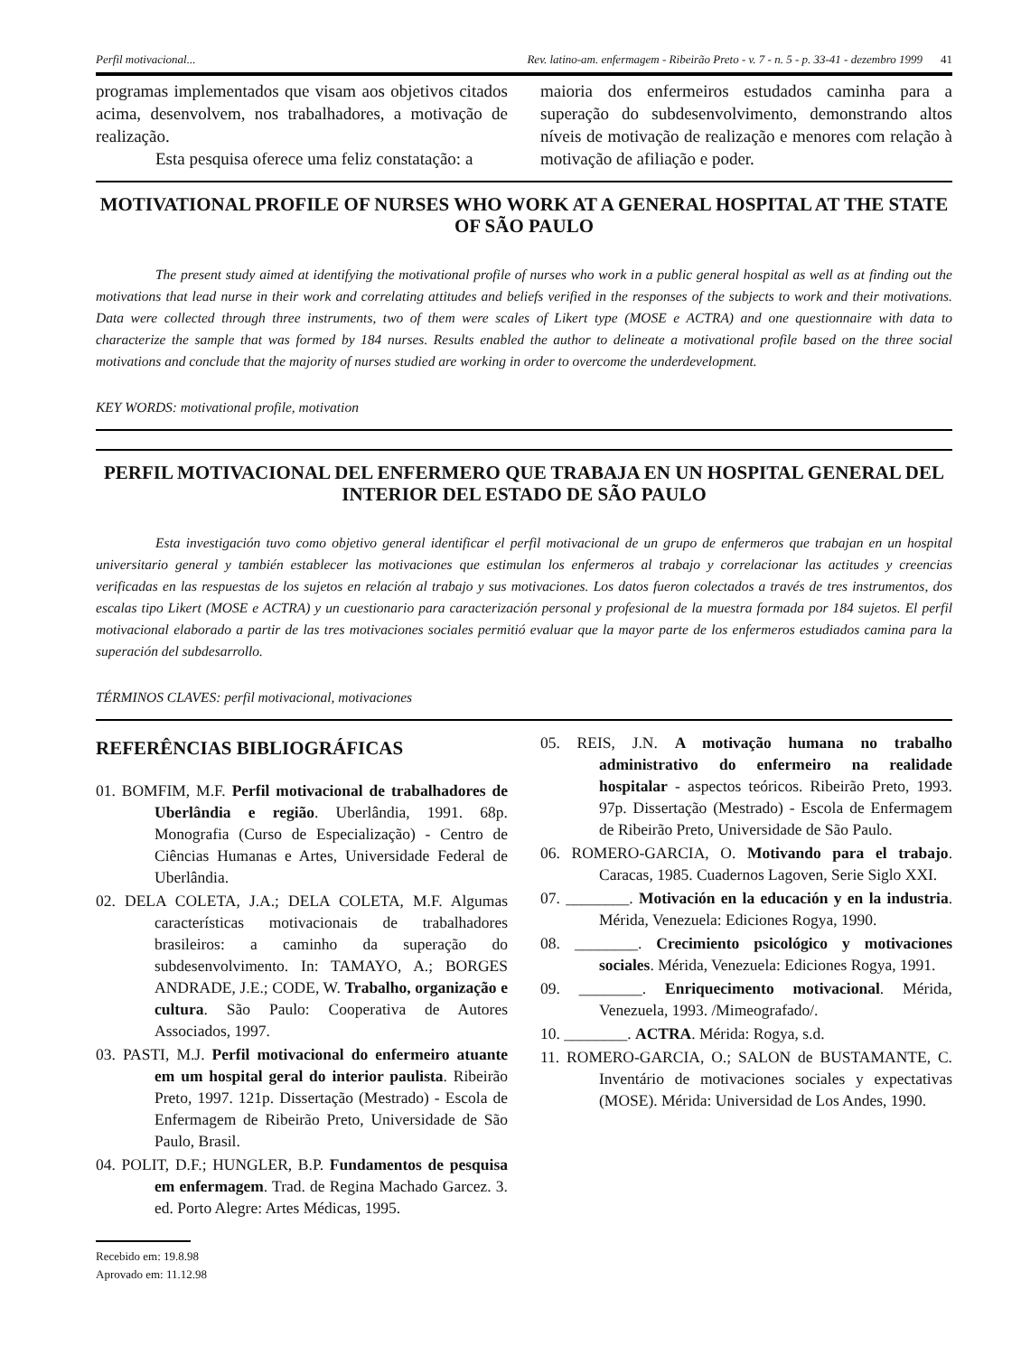Perfil motivacional... Rev. latino-am. enfermagem - Ribeirão Preto - v. 7 - n. 5 - p. 33-41 - dezembro 1999 41
programas implementados que visam aos objetivos citados acima, desenvolvem, nos trabalhadores, a motivação de realização.
Esta pesquisa oferece uma feliz constatação: a
maioria dos enfermeiros estudados caminha para a superação do subdesenvolvimento, demonstrando altos níveis de motivação de realização e menores com relação à motivação de afiliação e poder.
MOTIVATIONAL PROFILE OF NURSES WHO WORK AT A GENERAL HOSPITAL AT THE STATE OF SÃO PAULO
The present study aimed at identifying the motivational profile of nurses who work in a public general hospital as well as at finding out the motivations that lead nurse in their work and correlating attitudes and beliefs verified in the responses of the subjects to work and their motivations. Data were collected through three instruments, two of them were scales of Likert type (MOSE e ACTRA) and one questionnaire with data to characterize the sample that was formed by 184 nurses. Results enabled the author to delineate a motivational profile based on the three social motivations and conclude that the majority of nurses studied are working in order to overcome the underdevelopment.
KEY WORDS: motivational profile, motivation
PERFIL MOTIVACIONAL DEL ENFERMERO QUE TRABAJA EN UN HOSPITAL GENERAL DEL INTERIOR DEL ESTADO DE SÃO PAULO
Esta investigación tuvo como objetivo general identificar el perfil motivacional de un grupo de enfermeros que trabajan en un hospital universitario general y también establecer las motivaciones que estimulan los enfermeros al trabajo y correlacionar las actitudes y creencias verificadas en las respuestas de los sujetos en relación al trabajo y sus motivaciones. Los datos fueron colectados a través de tres instrumentos, dos escalas tipo Likert (MOSE e ACTRA) y un cuestionario para caracterización personal y profesional de la muestra formada por 184 sujetos. El perfil motivacional elaborado a partir de las tres motivaciones sociales permitió evaluar que la mayor parte de los enfermeros estudiados camina para la superación del subdesarrollo.
TÉRMINOS CLAVES: perfil motivacional, motivaciones
REFERÊNCIAS BIBLIOGRÁFICAS
01. BOMFIM, M.F. Perfil motivacional de trabalhadores de Uberlândia e região. Uberlândia, 1991. 68p. Monografia (Curso de Especialização) - Centro de Ciências Humanas e Artes, Universidade Federal de Uberlândia.
02. DELA COLETA, J.A.; DELA COLETA, M.F. Algumas características motivacionais de trabalhadores brasileiros: a caminho da superação do subdesenvolvimento. In: TAMAYO, A.; BORGES ANDRADE, J.E.; CODE, W. Trabalho, organização e cultura. São Paulo: Cooperativa de Autores Associados, 1997.
03. PASTI, M.J. Perfil motivacional do enfermeiro atuante em um hospital geral do interior paulista. Ribeirão Preto, 1997. 121p. Dissertação (Mestrado) - Escola de Enfermagem de Ribeirão Preto, Universidade de São Paulo, Brasil.
04. POLIT, D.F.; HUNGLER, B.P. Fundamentos de pesquisa em enfermagem. Trad. de Regina Machado Garcez. 3. ed. Porto Alegre: Artes Médicas, 1995.
Recebido em: 19.8.98
Aprovado em: 11.12.98
05. REIS, J.N. A motivação humana no trabalho administrativo do enfermeiro na realidade hospitalar - aspectos teóricos. Ribeirão Preto, 1993. 97p. Dissertação (Mestrado) - Escola de Enfermagem de Ribeirão Preto, Universidade de São Paulo.
06. ROMERO-GARCIA, O. Motivando para el trabajo. Caracas, 1985. Cuadernos Lagoven, Serie Siglo XXI.
07. ________. Motivación en la educación y en la industria. Mérida, Venezuela: Ediciones Rogya, 1990.
08. ________. Crecimiento psicológico y motivaciones sociales. Mérida, Venezuela: Ediciones Rogya, 1991.
09. ________. Enriquecimento motivacional. Mérida, Venezuela, 1993. /Mimeografado/.
10. ________. ACTRA. Mérida: Rogya, s.d.
11. ROMERO-GARCIA, O.; SALON de BUSTAMANTE, C. Inventário de motivaciones sociales y expectativas (MOSE). Mérida: Universidad de Los Andes, 1990.